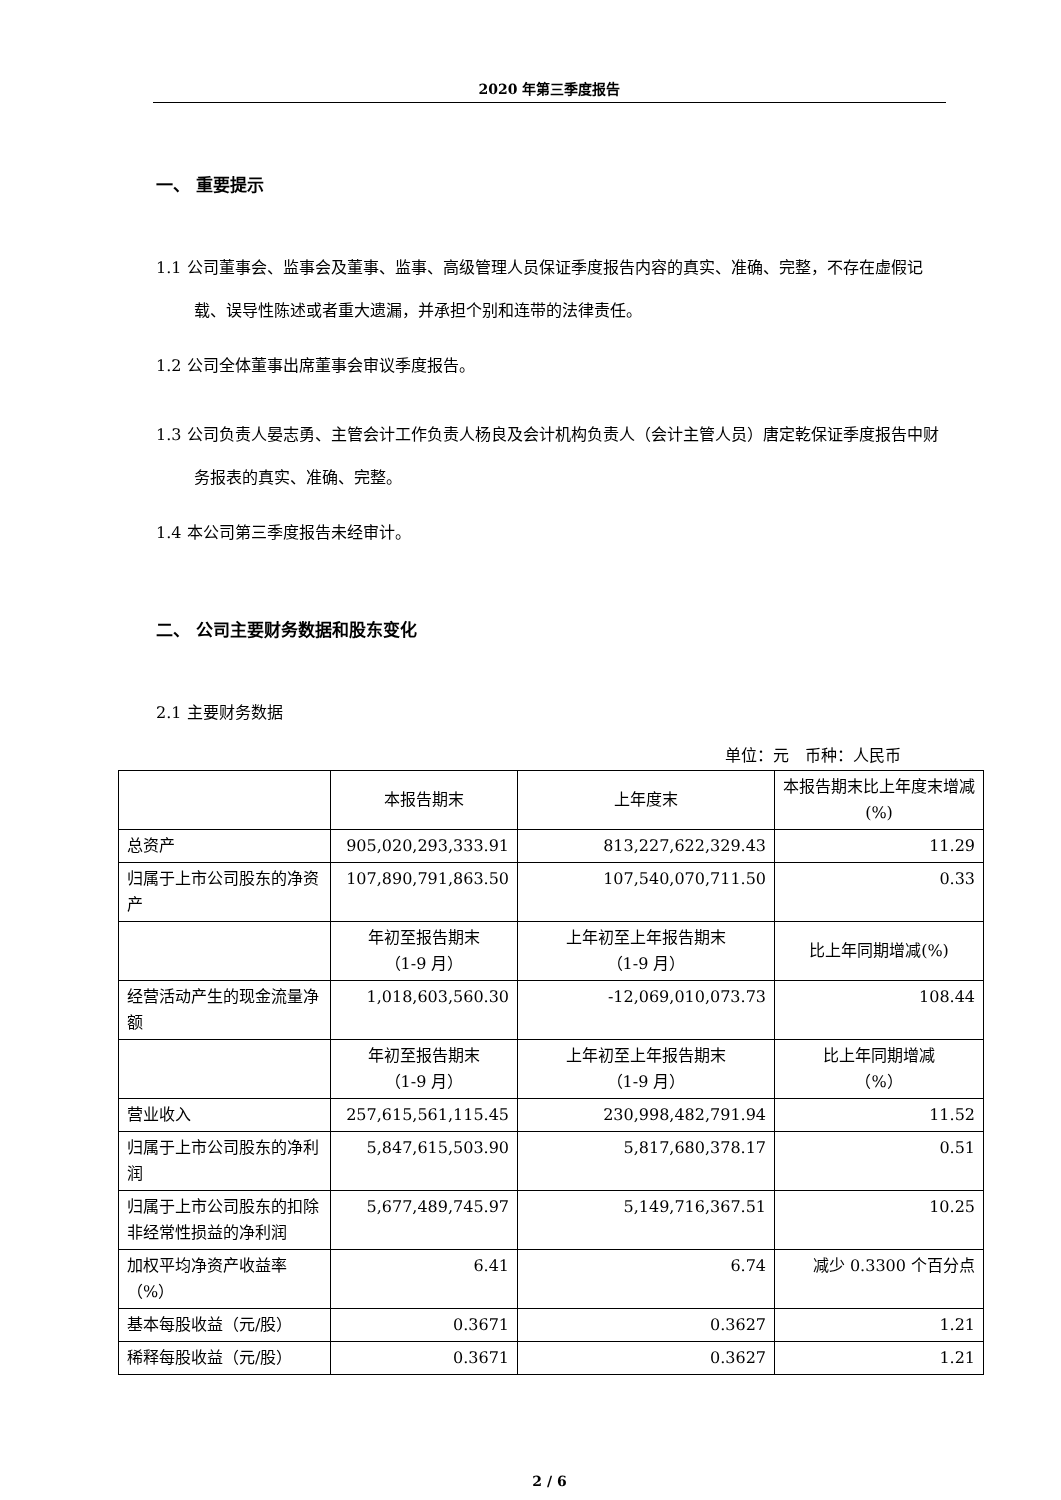2020 年第三季度报告
一、 重要提示
1.1 公司董事会、监事会及董事、监事、高级管理人员保证季度报告内容的真实、准确、完整，不存在虚假记载、误导性陈述或者重大遗漏，并承担个别和连带的法律责任。
1.2 公司全体董事出席董事会审议季度报告。
1.3 公司负责人晏志勇、主管会计工作负责人杨良及会计机构负责人（会计主管人员）唐定乾保证季度报告中财务报表的真实、准确、完整。
1.4 本公司第三季度报告未经审计。
二、 公司主要财务数据和股东变化
2.1 主要财务数据
单位：元　币种：人民币
| | 本报告期末 | 上年度末 | 本报告期末比上年度末增减(%) |
| --- | --- | --- | --- |
| 总资产 | 905,020,293,333.91 | 813,227,622,329.43 | 11.29 |
| 归属于上市公司股东的净资产 | 107,890,791,863.50 | 107,540,070,711.50 | 0.33 |
| | 年初至报告期末 （1-9 月） | 上年初至上年报告期末 （1-9 月） | 比上年同期增减(%) |
| 经营活动产生的现金流量净额 | 1,018,603,560.30 | -12,069,010,073.73 | 108.44 |
| | 年初至报告期末 （1-9 月） | 上年初至上年报告期末 （1-9 月） | 比上年同期增减 （%） |
| 营业收入 | 257,615,561,115.45 | 230,998,482,791.94 | 11.52 |
| 归属于上市公司股东的净利润 | 5,847,615,503.90 | 5,817,680,378.17 | 0.51 |
| 归属于上市公司股东的扣除非经常性损益的净利润 | 5,677,489,745.97 | 5,149,716,367.51 | 10.25 |
| 加权平均净资产收益率（%） | 6.41 | 6.74 | 减少 0.3300 个百分点 |
| 基本每股收益（元/股） | 0.3671 | 0.3627 | 1.21 |
| 稀释每股收益（元/股） | 0.3671 | 0.3627 | 1.21 |
2 / 6